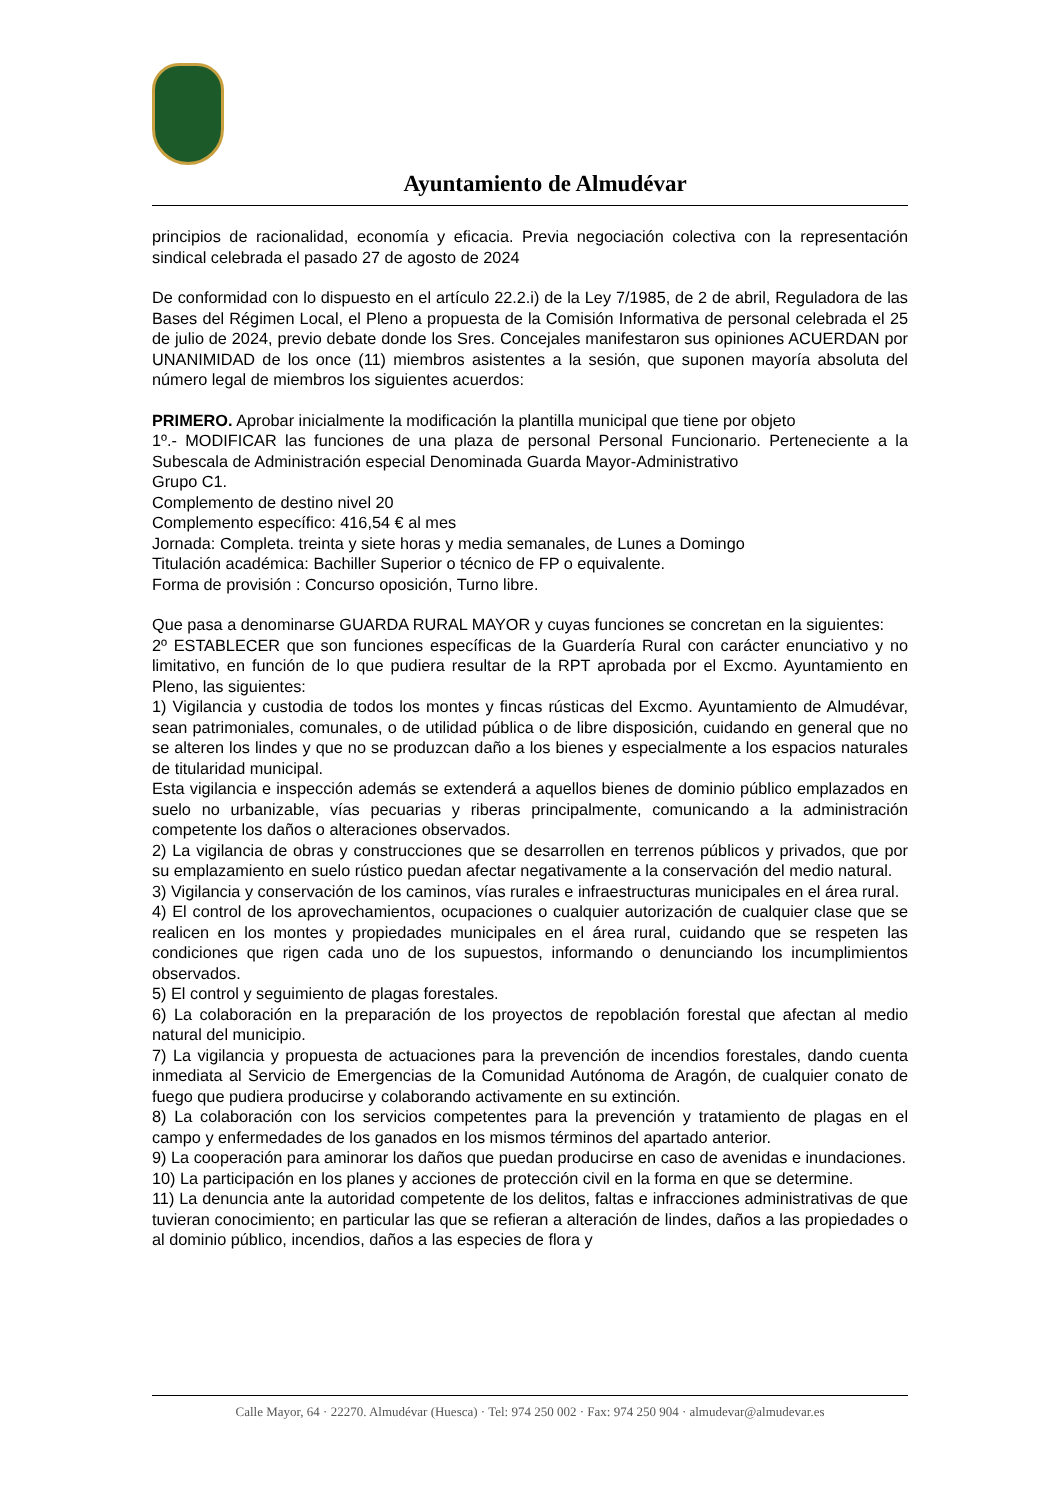Ayuntamiento de Almudévar
principios de racionalidad, economía y eficacia. Previa negociación colectiva con la representación sindical celebrada el pasado 27 de agosto de 2024
De conformidad con lo dispuesto en el artículo 22.2.i) de la Ley 7/1985, de 2 de abril, Reguladora de las Bases del Régimen Local, el Pleno a propuesta de la Comisión Informativa de personal celebrada el 25 de julio de 2024, previo debate donde los Sres. Concejales manifestaron sus opiniones ACUERDAN por UNANIMIDAD de los once (11) miembros asistentes a la sesión, que suponen mayoría absoluta del número legal de miembros los siguientes acuerdos:
PRIMERO. Aprobar inicialmente la modificación la plantilla municipal que tiene por objeto
1º.- MODIFICAR las funciones de una plaza de personal Personal Funcionario. Perteneciente a la Subescala de Administración especial Denominada Guarda Mayor-Administrativo
Grupo C1.
Complemento de destino nivel 20
Complemento específico: 416,54 € al mes
Jornada: Completa. treinta y siete horas y media semanales, de Lunes a Domingo
Titulación académica: Bachiller Superior o técnico de FP o equivalente.
Forma de provisión : Concurso oposición, Turno libre.
Que pasa a denominarse GUARDA RURAL MAYOR y cuyas funciones se concretan en la siguientes:
2º ESTABLECER que son funciones específicas de la Guardería Rural con carácter enunciativo y no limitativo, en función de lo que pudiera resultar de la RPT aprobada por el Excmo. Ayuntamiento en Pleno, las siguientes:
1) Vigilancia y custodia de todos los montes y fincas rústicas del Excmo. Ayuntamiento de Almudévar, sean patrimoniales, comunales, o de utilidad pública o de libre disposición, cuidando en general que no se alteren los lindes y que no se produzcan daño a los bienes y especialmente a los espacios naturales de titularidad municipal.
Esta vigilancia e inspección además se extenderá a aquellos bienes de dominio público emplazados en suelo no urbanizable, vías pecuarias y riberas principalmente, comunicando a la administración competente los daños o alteraciones observados.
2) La vigilancia de obras y construcciones que se desarrollen en terrenos públicos y privados, que por su emplazamiento en suelo rústico puedan afectar negativamente a la conservación del medio natural.
3) Vigilancia y conservación de los caminos, vías rurales e infraestructuras municipales en el área rural.
4) El control de los aprovechamientos, ocupaciones o cualquier autorización de cualquier clase que se realicen en los montes y propiedades municipales en el área rural, cuidando que se respeten las condiciones que rigen cada uno de los supuestos, informando o denunciando los incumplimientos observados.
5) El control y seguimiento de plagas forestales.
6) La colaboración en la preparación de los proyectos de repoblación forestal que afectan al medio natural del municipio.
7) La vigilancia y propuesta de actuaciones para la prevención de incendios forestales, dando cuenta inmediata al Servicio de Emergencias de la Comunidad Autónoma de Aragón, de cualquier conato de fuego que pudiera producirse y colaborando activamente en su extinción.
8) La colaboración con los servicios competentes para la prevención y tratamiento de plagas en el campo y enfermedades de los ganados en los mismos términos del apartado anterior.
9) La cooperación para aminorar los daños que puedan producirse en caso de avenidas e inundaciones.
10) La participación en los planes y acciones de protección civil en la forma en que se determine.
11) La denuncia ante la autoridad competente de los delitos, faltas e infracciones administrativas de que tuvieran conocimiento; en particular las que se refieran a alteración de lindes, daños a las propiedades o al dominio público, incendios, daños a las especies de flora y
Calle Mayor, 64 · 22270. Almudévar (Huesca) · Tel: 974 250 002 · Fax: 974 250 904 · almudevar@almudevar.es